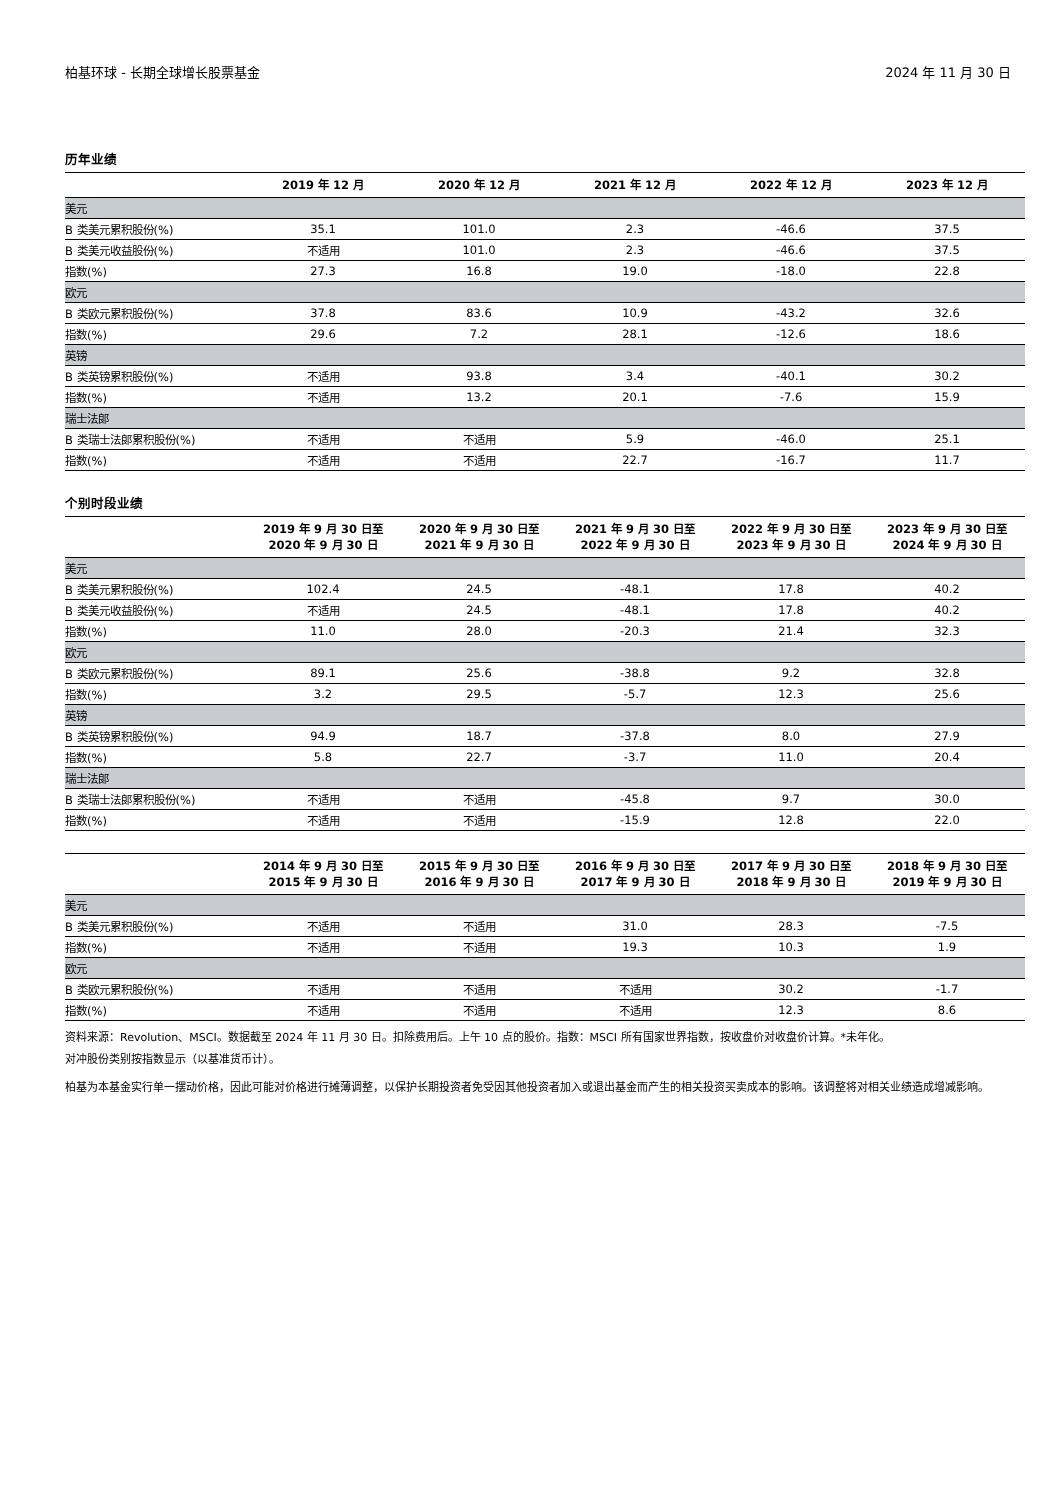柏基环球 - 长期全球增长股票基金 2024 年 11 月 30 日
历年业绩
| | 2019 年 12 月 | 2020 年 12 月 | 2021 年 12 月 | 2022 年 12 月 | 2023 年 12 月 |
| --- | --- | --- | --- | --- | --- |
| 美元 | | | | | |
| B 类美元累积股份(%) | 35.1 | 101.0 | 2.3 | -46.6 | 37.5 |
| B 类美元收益股份(%) | 不适用 | 101.0 | 2.3 | -46.6 | 37.5 |
| 指数(%) | 27.3 | 16.8 | 19.0 | -18.0 | 22.8 |
| 欧元 | | | | | |
| B 类欧元累积股份(%) | 37.8 | 83.6 | 10.9 | -43.2 | 32.6 |
| 指数(%) | 29.6 | 7.2 | 28.1 | -12.6 | 18.6 |
| 英镑 | | | | | |
| B 类英镑累积股份(%) | 不适用 | 93.8 | 3.4 | -40.1 | 30.2 |
| 指数(%) | 不适用 | 13.2 | 20.1 | -7.6 | 15.9 |
| 瑞士法郎 | | | | | |
| B 类瑞士法郎累积股份(%) | 不适用 | 不适用 | 5.9 | -46.0 | 25.1 |
| 指数(%) | 不适用 | 不适用 | 22.7 | -16.7 | 11.7 |
个别时段业绩
| | 2019 年 9 月 30 日至 2020 年 9 月 30 日 | 2020 年 9 月 30 日至 2021 年 9 月 30 日 | 2021 年 9 月 30 日至 2022 年 9 月 30 日 | 2022 年 9 月 30 日至 2023 年 9 月 30 日 | 2023 年 9 月 30 日至 2024 年 9 月 30 日 |
| --- | --- | --- | --- | --- | --- |
| 美元 | | | | | |
| B 类美元累积股份(%) | 102.4 | 24.5 | -48.1 | 17.8 | 40.2 |
| B 类美元收益股份(%) | 不适用 | 24.5 | -48.1 | 17.8 | 40.2 |
| 指数(%) | 11.0 | 28.0 | -20.3 | 21.4 | 32.3 |
| 欧元 | | | | | |
| B 类欧元累积股份(%) | 89.1 | 25.6 | -38.8 | 9.2 | 32.8 |
| 指数(%) | 3.2 | 29.5 | -5.7 | 12.3 | 25.6 |
| 英镑 | | | | | |
| B 类英镑累积股份(%) | 94.9 | 18.7 | -37.8 | 8.0 | 27.9 |
| 指数(%) | 5.8 | 22.7 | -3.7 | 11.0 | 20.4 |
| 瑞士法郎 | | | | | |
| B 类瑞士法郎累积股份(%) | 不适用 | 不适用 | -45.8 | 9.7 | 30.0 |
| 指数(%) | 不适用 | 不适用 | -15.9 | 12.8 | 22.0 |
| | 2014 年 9 月 30 日至 2015 年 9 月 30 日 | 2015 年 9 月 30 日至 2016 年 9 月 30 日 | 2016 年 9 月 30 日至 2017 年 9 月 30 日 | 2017 年 9 月 30 日至 2018 年 9 月 30 日 | 2018 年 9 月 30 日至 2019 年 9 月 30 日 |
| --- | --- | --- | --- | --- | --- |
| 美元 | | | | | |
| B 类美元累积股份(%) | 不适用 | 不适用 | 31.0 | 28.3 | -7.5 |
| 指数(%) | 不适用 | 不适用 | 19.3 | 10.3 | 1.9 |
| 欧元 | | | | | |
| B 类欧元累积股份(%) | 不适用 | 不适用 | 不适用 | 30.2 | -1.7 |
| 指数(%) | 不适用 | 不适用 | 不适用 | 12.3 | 8.6 |
资料来源：Revolution、MSCI。数据截至 2024 年 11 月 30 日。扣除费用后。上午 10 点的股价。指数：MSCI 所有国家世界指数，按收盘价对收盘价计算。*未年化。
对冲股份类别按指数显示（以基准货币计）。
柏基为本基金实行单一摆动价格，因此可能对价格进行摊薄调整，以保护长期投资者免受因其他投资者加入或退出基金而产生的相关投资买卖成本的影响。该调整将对相关业绩造成增减影响。